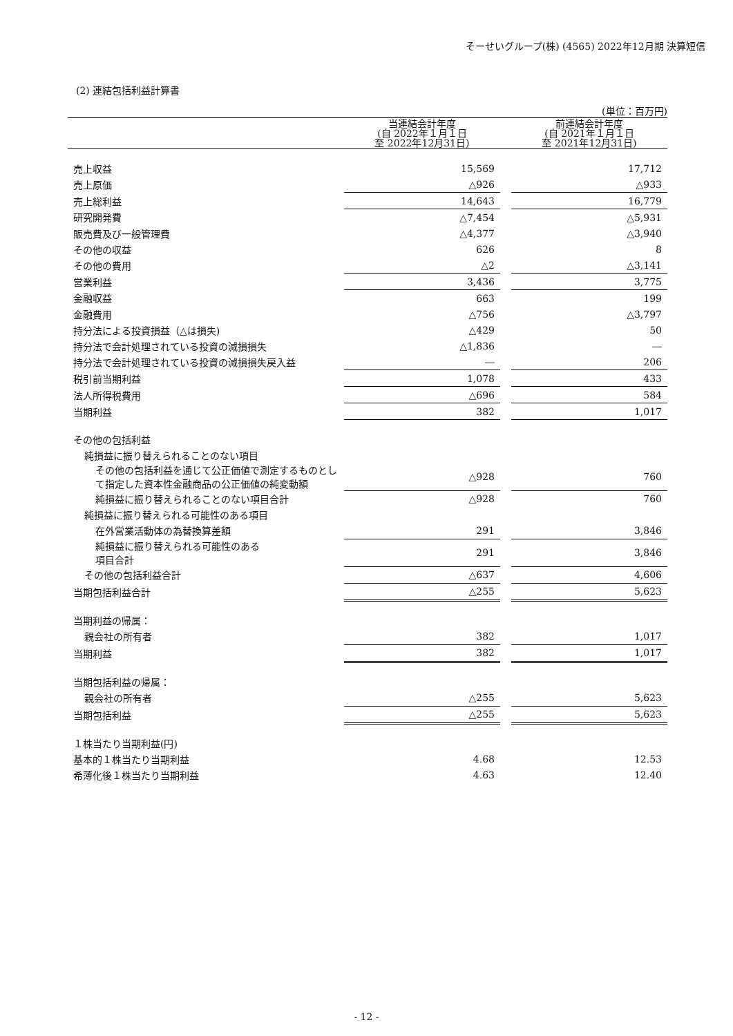そーせいグループ(株) (4565) 2022年12月期 決算短信
(2) 連結包括利益計算書
(単位：百万円)
| | 当連結会計年度 (自 2022年１月１日 至 2022年12月31日) | | 前連結会計年度 (自 2021年１月１日 至 2021年12月31日) |
| --- | --- | --- | --- |
| 売上収益 | 15,569 | | 17,712 |
| 売上原価 | △926 | | △933 |
| 売上総利益 | 14,643 | | 16,779 |
| 研究開発費 | △7,454 | | △5,931 |
| 販売費及び一般管理費 | △4,377 | | △3,940 |
| その他の収益 | 626 | | 8 |
| その他の費用 | △2 | | △3,141 |
| 営業利益 | 3,436 | | 3,775 |
| 金融収益 | 663 | | 199 |
| 金融費用 | △756 | | △3,797 |
| 持分法による投資損益（△は損失) | △429 | | 50 |
| 持分法で会計処理されている投資の減損損失 | △1,836 | | ― |
| 持分法で会計処理されている投資の減損損失戻入益 | ― | | 206 |
| 税引前当期利益 | 1,078 | | 433 |
| 法人所得税費用 | △696 | | 584 |
| 当期利益 | 382 | | 1,017 |
| その他の包括利益 | | | |
| 純損益に振り替えられることのない項目 | | | |
| その他の包括利益を通じて公正価値で測定するものとして指定した資本性金融商品の公正価値の純変動額 | △928 | | 760 |
| 純損益に振り替えられることのない項目合計 | △928 | | 760 |
| 純損益に振り替えられる可能性のある項目 | | | |
| 在外営業活動体の為替換算差額 | 291 | | 3,846 |
| 純損益に振り替えられる可能性のある 項目合計 | 291 | | 3,846 |
| その他の包括利益合計 | △637 | | 4,606 |
| 当期包括利益合計 | △255 | | 5,623 |
| 当期利益の帰属： | | | |
| 親会社の所有者 | 382 | | 1,017 |
| 当期利益 | 382 | | 1,017 |
| 当期包括利益の帰属： | | | |
| 親会社の所有者 | △255 | | 5,623 |
| 当期包括利益 | △255 | | 5,623 |
| １株当たり当期利益(円) | | | |
| 基本的１株当たり当期利益 | 4.68 | | 12.53 |
| 希薄化後１株当たり当期利益 | 4.63 | | 12.40 |
- 12 -